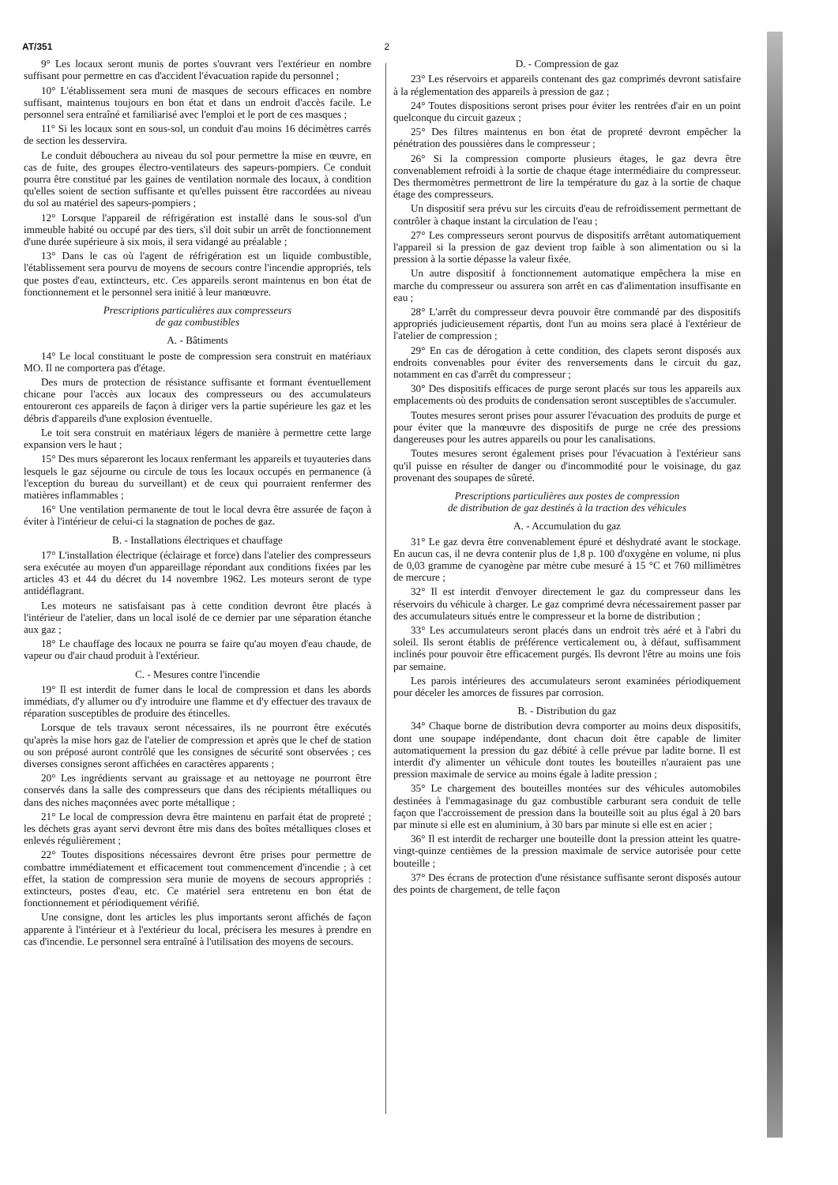AT/351 2
9° Les locaux seront munis de portes s'ouvrant vers l'extérieur en nombre suffisant pour permettre en cas d'accident l'évacuation rapide du personnel ;
10° L'établissement sera muni de masques de secours efficaces en nombre suffisant, maintenus toujours en bon état et dans un endroit d'accès facile. Le personnel sera entraîné et familiarisé avec l'emploi et le port de ces masques ;
11° Si les locaux sont en sous-sol, un conduit d'au moins 16 décimètres carrés de section les desservira.
Le conduit débouchera au niveau du sol pour permettre la mise en œuvre, en cas de fuite, des groupes électro-ventilateurs des sapeurs-pompiers. Ce conduit pourra être constitué par les gaines de ventilation normale des locaux, à condition qu'elles soient de section suffisante et qu'elles puissent être raccordées au niveau du sol au matériel des sapeurs-pompiers ;
12° Lorsque l'appareil de réfrigération est installé dans le sous-sol d'un immeuble habité ou occupé par des tiers, s'il doit subir un arrêt de fonctionnement d'une durée supérieure à six mois, il sera vidangé au préalable ;
13° Dans le cas où l'agent de réfrigération est un liquide combustible, l'établissement sera pourvu de moyens de secours contre l'incendie appropriés, tels que postes d'eau, extincteurs, etc. Ces appareils seront maintenus en bon état de fonctionnement et le personnel sera initié à leur manœuvre.
Prescriptions particulières aux compresseurs
de gaz combustibles
A. - Bâtiments
14° Le local constituant le poste de compression sera construit en matériaux MO. Il ne comportera pas d'étage.
Des murs de protection de résistance suffisante et formant éventuellement chicane pour l'accès aux locaux des compresseurs ou des accumulateurs entoureront ces appareils de façon à diriger vers la partie supérieure les gaz et les débris d'appareils d'une explosion éventuelle.
Le toit sera construit en matériaux légers de manière à permettre cette large expansion vers le haut ;
15° Des murs sépareront les locaux renfermant les appareils et tuyauteries dans lesquels le gaz séjourne ou circule de tous les locaux occupés en permanence (à l'exception du bureau du surveillant) et de ceux qui pourraient renfermer des matières inflammables ;
16° Une ventilation permanente de tout le local devra être assurée de façon à éviter à l'intérieur de celui-ci la stagnation de poches de gaz.
B. - Installations électriques et chauffage
17° L'installation électrique (éclairage et force) dans l'atelier des compresseurs sera exécutée au moyen d'un appareillage répondant aux conditions fixées par les articles 43 et 44 du décret du 14 novembre 1962. Les moteurs seront de type antidéflagrant.
Les moteurs ne satisfaisant pas à cette condition devront être placés à l'intérieur de l'atelier, dans un local isolé de ce dernier par une séparation étanche aux gaz ;
18° Le chauffage des locaux ne pourra se faire qu'au moyen d'eau chaude, de vapeur ou d'air chaud produit à l'extérieur.
C. - Mesures contre l'incendie
19° Il est interdit de fumer dans le local de compression et dans les abords immédiats, d'y allumer ou d'y introduire une flamme et d'y effectuer des travaux de réparation susceptibles de produire des étincelles.
Lorsque de tels travaux seront nécessaires, ils ne pourront être exécutés qu'après la mise hors gaz de l'atelier de compression et après que le chef de station ou son préposé auront contrôlé que les consignes de sécurité sont observées ; ces diverses consignes seront affichées en caractères apparents ;
20° Les ingrédients servant au graissage et au nettoyage ne pourront être conservés dans la salle des compresseurs que dans des récipients métalliques ou dans des niches maçonnées avec porte métallique ;
21° Le local de compression devra être maintenu en parfait état de propreté ; les déchets gras ayant servi devront être mis dans des boîtes métalliques closes et enlevés régulièrement ;
22° Toutes dispositions nécessaires devront être prises pour permettre de combattre immédiatement et efficacement tout commencement d'incendie ; à cet effet, la station de compression sera munie de moyens de secours appropriés : extincteurs, postes d'eau, etc. Ce matériel sera entretenu en bon état de fonctionnement et périodiquement vérifié.
Une consigne, dont les articles les plus importants seront affichés de façon apparente à l'intérieur et à l'extérieur du local, précisera les mesures à prendre en cas d'incendie. Le personnel sera entraîné à l'utilisation des moyens de secours.
D. - Compression de gaz
23° Les réservoirs et appareils contenant des gaz comprimés devront satisfaire à la réglementation des appareils à pression de gaz ;
24° Toutes dispositions seront prises pour éviter les rentrées d'air en un point quelconque du circuit gazeux ;
25° Des filtres maintenus en bon état de propreté devront empêcher la pénétration des poussières dans le compresseur ;
26° Si la compression comporte plusieurs étages, le gaz devra être convenablement refroidi à la sortie de chaque étage intermédiaire du compresseur. Des thermomètres permettront de lire la température du gaz à la sortie de chaque étage des compresseurs.
Un dispositif sera prévu sur les circuits d'eau de refroidissement permettant de contrôler à chaque instant la circulation de l'eau ;
27° Les compresseurs seront pourvus de dispositifs arrêtant automatiquement l'appareil si la pression de gaz devient trop faible à son alimentation ou si la pression à la sortie dépasse la valeur fixée.
Un autre dispositif à fonctionnement automatique empêchera la mise en marche du compresseur ou assurera son arrêt en cas d'alimentation insuffisante en eau ;
28° L'arrêt du compresseur devra pouvoir être commandé par des dispositifs appropriés judicieusement répartis, dont l'un au moins sera placé à l'extérieur de l'atelier de compression ;
29° En cas de dérogation à cette condition, des clapets seront disposés aux endroits convenables pour éviter des renversements dans le circuit du gaz, notamment en cas d'arrêt du compresseur ;
30° Des dispositifs efficaces de purge seront placés sur tous les appareils aux emplacements où des produits de condensation seront susceptibles de s'accumuler.
Toutes mesures seront prises pour assurer l'évacuation des produits de purge et pour éviter que la manœuvre des dispositifs de purge ne crée des pressions dangereuses pour les autres appareils ou pour les canalisations.
Toutes mesures seront également prises pour l'évacuation à l'extérieur sans qu'il puisse en résulter de danger ou d'incommodité pour le voisinage, du gaz provenant des soupapes de sûreté.
Prescriptions particulières aux postes de compression
de distribution de gaz destinés à la traction des véhicules
A. - Accumulation du gaz
31° Le gaz devra être convenablement épuré et déshydraté avant le stockage. En aucun cas, il ne devra contenir plus de 1,8 p. 100 d'oxygène en volume, ni plus de 0,03 gramme de cyanogène par mètre cube mesuré à 15 °C et 760 millimètres de mercure ;
32° Il est interdit d'envoyer directement le gaz du compresseur dans les réservoirs du véhicule à charger. Le gaz comprimé devra nécessairement passer par des accumulateurs situés entre le compresseur et la borne de distribution ;
33° Les accumulateurs seront placés dans un endroit très aéré et à l'abri du soleil. Ils seront établis de préférence verticalement ou, à défaut, suffisamment inclinés pour pouvoir être efficacement purgés. Ils devront l'être au moins une fois par semaine.
Les parois intérieures des accumulateurs seront examinées périodiquement pour déceler les amorces de fissures par corrosion.
B. - Distribution du gaz
34° Chaque borne de distribution devra comporter au moins deux dispositifs, dont une soupape indépendante, dont chacun doit être capable de limiter automatiquement la pression du gaz débité à celle prévue par ladite borne. Il est interdit d'y alimenter un véhicule dont toutes les bouteilles n'auraient pas une pression maximale de service au moins égale à ladite pression ;
35° Le chargement des bouteilles montées sur des véhicules automobiles destinées à l'emmagasinage du gaz combustible carburant sera conduit de telle façon que l'accroissement de pression dans la bouteille soit au plus égal à 20 bars par minute si elle est en aluminium, à 30 bars par minute si elle est en acier ;
36° Il est interdit de recharger une bouteille dont la pression atteint les quatre-vingt-quinze centièmes de la pression maximale de service autorisée pour cette bouteille ;
37° Des écrans de protection d'une résistance suffisante seront disposés autour des points de chargement, de telle façon